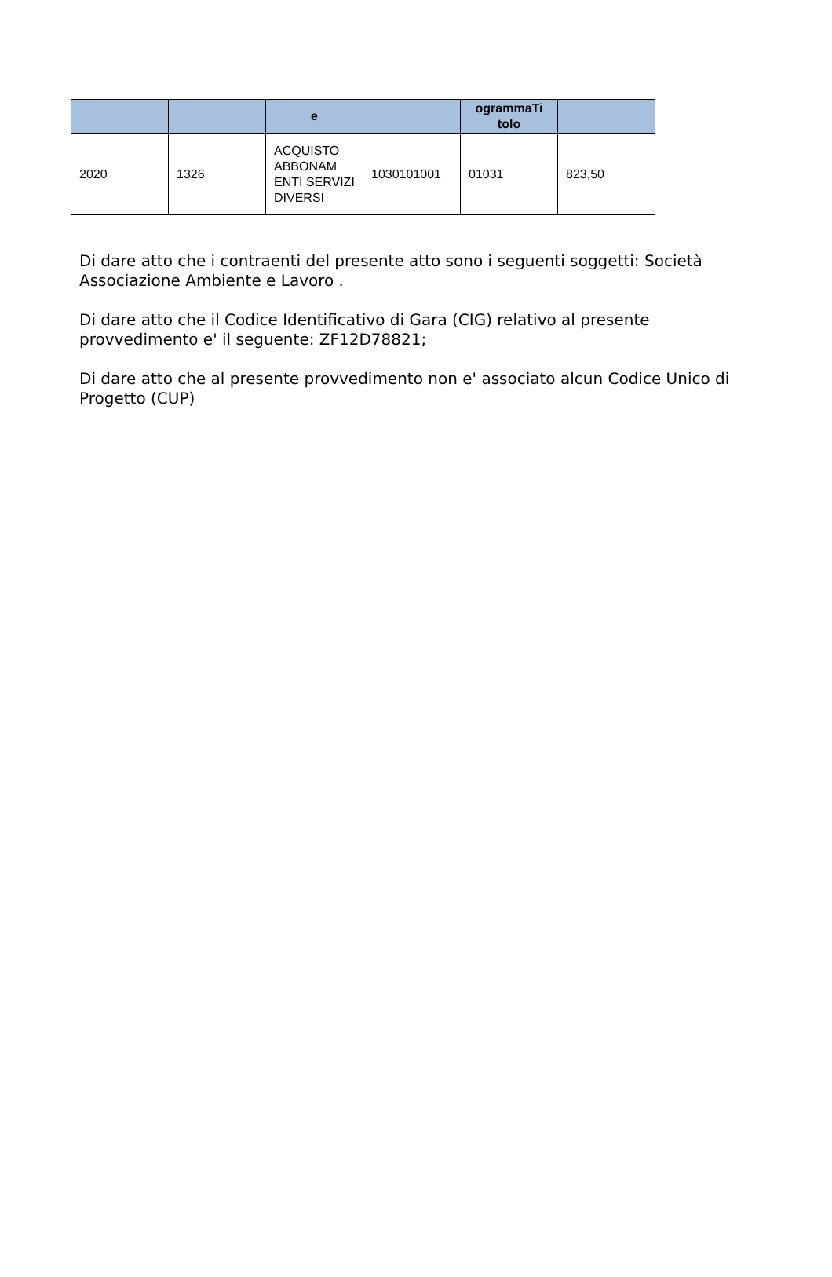| | | e | | ogrammaTi tolo | |
| --- | --- | --- | --- | --- | --- |
| 2020 | 1326 | ACQUISTO ABBONAM ENTI SERVIZI DIVERSI | 1030101001 | 01031 | 823,50 |
Di dare atto che i contraenti del presente atto sono i seguenti soggetti: Società Associazione Ambiente e Lavoro .
Di dare atto che il Codice Identificativo di Gara (CIG) relativo al presente provvedimento e' il seguente: ZF12D78821;
Di dare atto che al presente provvedimento non e' associato alcun Codice Unico di Progetto (CUP)